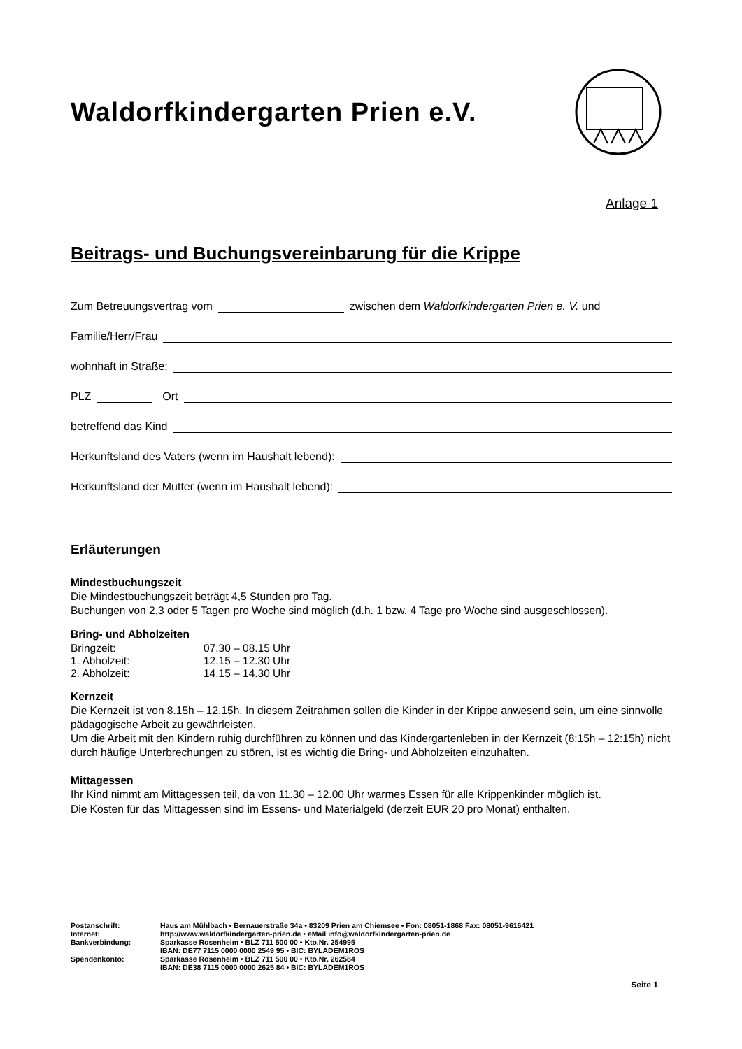Waldorfkindergarten Prien e.V.
Anlage 1
Beitrags- und Buchungsvereinbarung für die Krippe
Zum Betreuungsvertrag vom zwischen dem Waldorfkindergarten Prien e. V. und
Familie/Herr/Frau
wohnhaft in Straße:
PLZ Ort
betreffend das Kind
Herkunftsland des Vaters (wenn im Haushalt lebend):
Herkunftsland der Mutter (wenn im Haushalt lebend):
Erläuterungen
Mindestbuchungszeit
Die Mindestbuchungszeit beträgt 4,5 Stunden pro Tag.
Buchungen von 2,3 oder 5 Tagen pro Woche sind möglich (d.h. 1 bzw. 4 Tage pro Woche sind ausgeschlossen).
Bring- und Abholzeiten
| Bringzeit: | 07.30 – 08.15 Uhr |
| 1. Abholzeit: | 12.15 – 12.30 Uhr |
| 2. Abholzeit: | 14.15 – 14.30 Uhr |
Kernzeit
Die Kernzeit ist von 8.15h – 12.15h. In diesem Zeitrahmen sollen die Kinder in der Krippe anwesend sein, um eine sinnvolle pädagogische Arbeit zu gewährleisten.
Um die Arbeit mit den Kindern ruhig durchführen zu können und das Kindergartenleben in der Kernzeit (8:15h – 12:15h) nicht durch häufige Unterbrechungen zu stören, ist es wichtig die Bring- und Abholzeiten einzuhalten.
Mittagessen
Ihr Kind nimmt am Mittagessen teil, da von 11.30 – 12.00 Uhr warmes Essen für alle Krippenkinder möglich ist.
Die Kosten für das Mittagessen sind im Essens- und Materialgeld (derzeit EUR 20 pro Monat) enthalten.
| Postanschrift: | Haus am Mühlbach • Bernauerstraße 34a • 83209 Prien am Chiemsee • Fon: 08051-1868 Fax: 08051-9616421 |
| Internet: | http://www.waldorfkindergarten-prien.de • eMail info@waldorfkindergarten-prien.de |
| Bankverbindung: | Sparkasse Rosenheim • BLZ 711 500 00 • Kto.Nr. 254995 IBAN: DE77 7115 0000 0000 2549 95 • BIC: BYLADEM1ROS |
| Spendenkonto: | Sparkasse Rosenheim • BLZ 711 500 00 • Kto.Nr. 262584 IBAN: DE38 7115 0000 0000 2625 84 • BIC: BYLADEM1ROS |
Seite 1